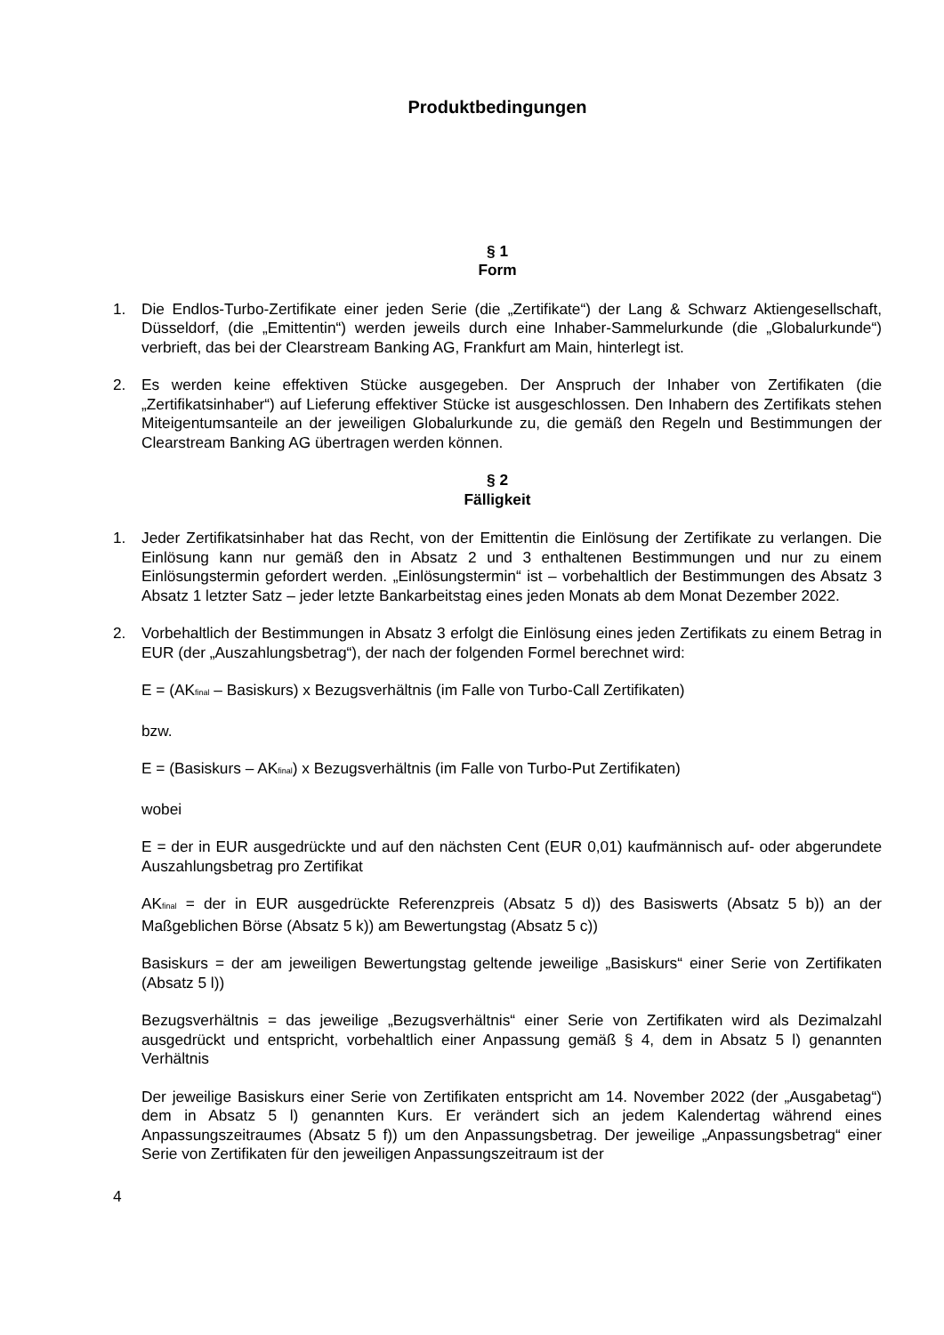Produktbedingungen
§ 1
Form
1. Die Endlos-Turbo-Zertifikate einer jeden Serie (die „Zertifikate“) der Lang & Schwarz Aktiengesellschaft, Düsseldorf, (die „Emittentin“) werden jeweils durch eine Inhaber-Sammelurkunde (die „Globalurkunde“) verbrieft, das bei der Clearstream Banking AG, Frankfurt am Main, hinterlegt ist.
2. Es werden keine effektiven Stücke ausgegeben. Der Anspruch der Inhaber von Zertifikaten (die „Zertifikatsinhaber“) auf Lieferung effektiver Stücke ist ausgeschlossen. Den Inhabern des Zertifikats stehen Miteigentumsanteile an der jeweiligen Globalurkunde zu, die gemäß den Regeln und Bestimmungen der Clearstream Banking AG übertragen werden können.
§ 2
Fälligkeit
1. Jeder Zertifikatsinhaber hat das Recht, von der Emittentin die Einlösung der Zertifikate zu verlangen. Die Einlösung kann nur gemäß den in Absatz 2 und 3 enthaltenen Bestimmungen und nur zu einem Einlösungstermin gefordert werden. „Einlösungstermin“ ist – vorbehaltlich der Bestimmungen des Absatz 3 Absatz 1 letzter Satz – jeder letzte Bankarbeitstag eines jeden Monats ab dem Monat Dezember 2022.
2. Vorbehaltlich der Bestimmungen in Absatz 3 erfolgt die Einlösung eines jeden Zertifikats zu einem Betrag in EUR (der „Auszahlungsbetrag“), der nach der folgenden Formel berechnet wird:
E = (AK<sub>final</sub> – Basiskurs) x Bezugsverhältnis (im Falle von Turbo-Call Zertifikaten)
bzw.
E = (Basiskurs – AK<sub>final</sub>) x Bezugsverhältnis (im Falle von Turbo-Put Zertifikaten)
wobei
E = der in EUR ausgedrückte und auf den nächsten Cent (EUR 0,01) kaufmännisch auf- oder abgerundete Auszahlungsbetrag pro Zertifikat
AK<sub>final</sub> = der in EUR ausgedrückte Referenzpreis (Absatz 5 d)) des Basiswerts (Absatz 5 b)) an der Maßgeblichen Börse (Absatz 5 k)) am Bewertungstag (Absatz 5 c))
Basiskurs = der am jeweiligen Bewertungstag geltende jeweilige „Basiskurs“ einer Serie von Zertifikaten (Absatz 5 l))
Bezugsverhältnis = das jeweilige „Bezugsverhältnis“ einer Serie von Zertifikaten wird als Dezimalzahl ausgedrückt und entspricht, vorbehaltlich einer Anpassung gemäß § 4, dem in Absatz 5 l) genannten Verhältnis
Der jeweilige Basiskurs einer Serie von Zertifikaten entspricht am 14. November 2022 (der „Ausgabetag“) dem in Absatz 5 l) genannten Kurs. Er verändert sich an jedem Kalendertag während eines Anpassungszeitraumes (Absatz 5 f)) um den Anpassungsbetrag. Der jeweilige „Anpassungsbetrag“ einer Serie von Zertifikaten für den jeweiligen Anpassungszeitraum ist der
4